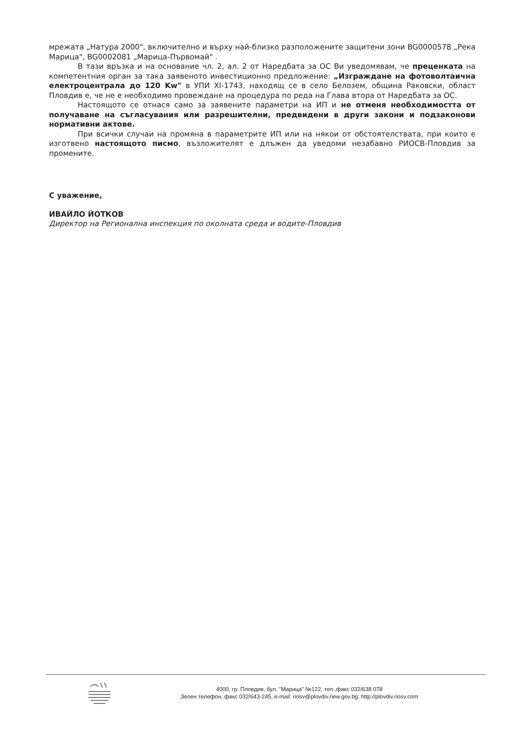мрежата „Натура 2000", включително и върху най-близко разположените защитени зони BG0000578 „Река Марица", BG0002081 „Марица-Първомай" .
В тази връзка и на основание чл. 2, ал. 2 от Наредбата за ОС Ви уведомявам, че преценката на компетентния орган за така заявеното инвестиционно предложение: „Изграждане на фотоволтаична електроцентрала до 120 Kw" в УПИ XI-1743, находящ се в село Белозем, община Раковски, област Пловдив е, че не е необходимо провеждане на процедура по реда на Глава втора от Наредбата за ОС.
Настоящото се отнася само за заявените параметри на ИП и не отменя необходимостта от получаване на съгласувания или разрешителни, предвидени в други закони и подзаконови нормативни актове.
При всички случаи на промяна в параметрите ИП или на някои от обстоятелствата, при които е изготвено настоящото писмо, възложителят е длъжен да уведоми незабавно РИОСВ-Пловдив за промените.
С уважение,
ИВАЙЛО ЙОТКОВ
Директор на Регионална инспекция по околната среда и водите-Пловдив
4000, гр. Пловдив, бул. "Марица" №122, тел.,факс 032/638 078
Зелен телефон, факс 032/643-245, e-mail: riosv@plovdiv.riew.gov.bg; http://plovdiv.riosv.com